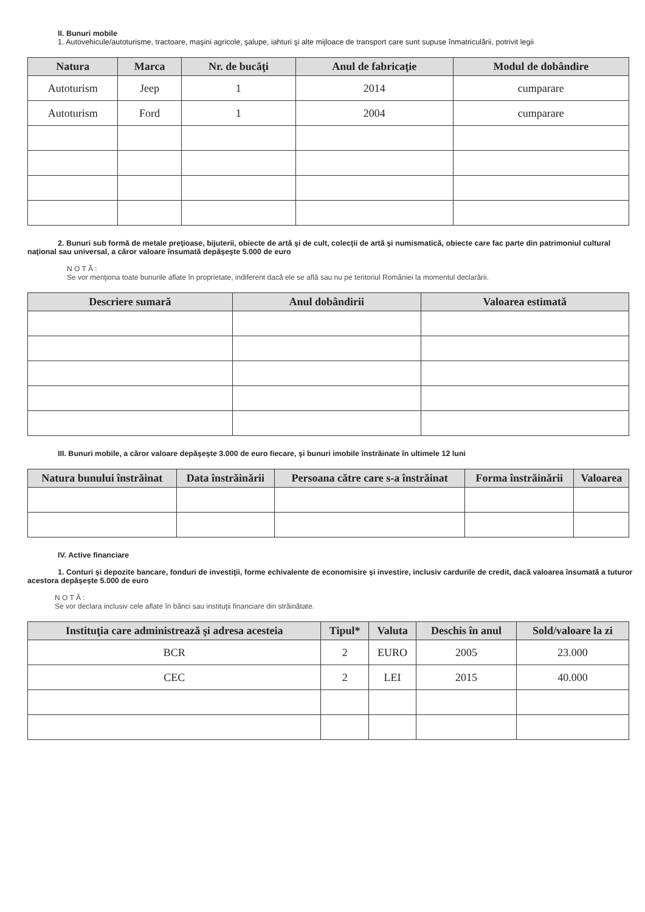II. Bunuri mobile
1. Autovehicule/autoturisme, tractoare, maşini agricole, şalupe, iahturi şi alte mijloace de transport care sunt supuse înmatriculării, potrivit legii
| Natura | Marca | Nr. de bucăţi | Anul de fabricaţie | Modul de dobândire |
| --- | --- | --- | --- | --- |
| Autoturism | Jeep | 1 | 2014 | cumparare |
| Autoturism | Ford | 1 | 2004 | cumparare |
2. Bunuri sub formă de metale preţioase, bijuterii, obiecte de artă şi de cult, colecţii de artă şi numismatică, obiecte care fac parte din patrimoniul cultural naţional sau universal, a căror valoare însumată depăşeşte 5.000 de euro
N O T Ă :
Se vor menţiona toate bunurile aflate în proprietate, indiferent dacă ele se află sau nu pe teritoriul României la momentul declarării.
| Descriere sumară | Anul dobândirii | Valoarea estimată |
| --- | --- | --- |
III. Bunuri mobile, a căror valoare depăşeşte 3.000 de euro fiecare, şi bunuri imobile înstrăinate în ultimele 12 luni
| Natura bunului înstrăinat | Data înstrăinării | Persoana către care s-a înstrăinat | Forma înstrăinării | Valoarea |
| --- | --- | --- | --- | --- |
IV. Active financiare
1. Conturi şi depozite bancare, fonduri de investiţii, forme echivalente de economisire şi investire, inclusiv cardurile de credit, dacă valoarea însumată a tuturor acestora depăşeşte 5.000 de euro
N O T Ă :
Se vor declara inclusiv cele aflate în bănci sau instituţii financiare din străinătate.
| Instituţia care administrează şi adresa acesteia | Tipul* | Valuta | Deschis în anul | Sold/valoare la zi |
| --- | --- | --- | --- | --- |
| BCR | 2 | EURO | 2005 | 23.000 |
| CEC | 2 | LEI | 2015 | 40.000 |